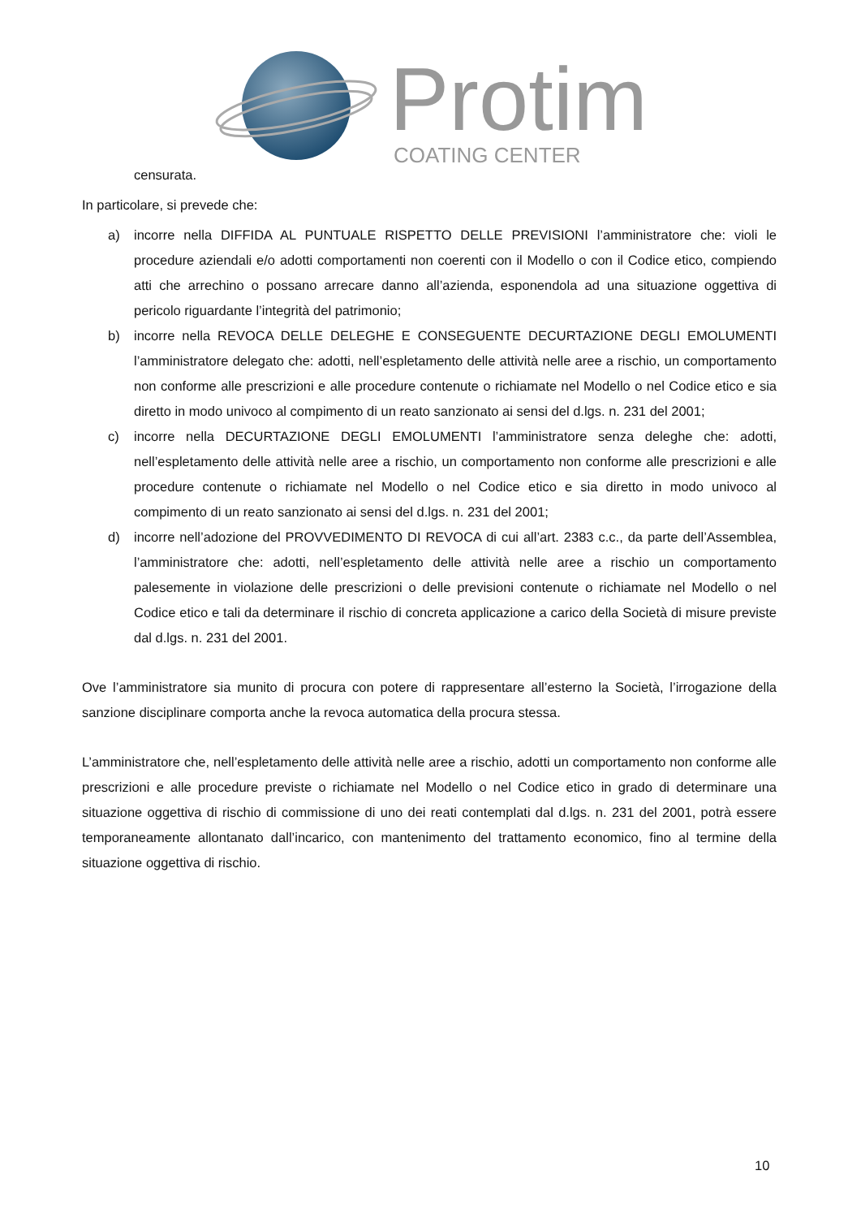Protim
COATING CENTER
censurata.
In particolare, si prevede che:
a) incorre nella DIFFIDA AL PUNTUALE RISPETTO DELLE PREVISIONI l’amministratore che: violi le procedure aziendali e/o adotti comportamenti non coerenti con il Modello o con il Codice etico, compiendo atti che arrechino o possano arrecare danno all’azienda, esponendola ad una situazione oggettiva di pericolo riguardante l’integrità del patrimonio;
b) incorre nella REVOCA DELLE DELEGHE E CONSEGUENTE DECURTAZIONE DEGLI EMOLUMENTI l’amministratore delegato che: adotti, nell’espletamento delle attività nelle aree a rischio, un comportamento non conforme alle prescrizioni e alle procedure contenute o richiamate nel Modello o nel Codice etico e sia diretto in modo univoco al compimento di un reato sanzionato ai sensi del d.lgs. n. 231 del 2001;
c) incorre nella DECURTAZIONE DEGLI EMOLUMENTI l’amministratore senza deleghe che: adotti, nell’espletamento delle attività nelle aree a rischio, un comportamento non conforme alle prescrizioni e alle procedure contenute o richiamate nel Modello o nel Codice etico e sia diretto in modo univoco al compimento di un reato sanzionato ai sensi del d.lgs. n. 231 del 2001;
d) incorre nell’adozione del PROVVEDIMENTO DI REVOCA di cui all’art. 2383 c.c., da parte dell’Assemblea, l’amministratore che: adotti, nell’espletamento delle attività nelle aree a rischio un comportamento palesemente in violazione delle prescrizioni o delle previsioni contenute o richiamate nel Modello o nel Codice etico e tali da determinare il rischio di concreta applicazione a carico della Società di misure previste dal d.lgs. n. 231 del 2001.
Ove l’amministratore sia munito di procura con potere di rappresentare all’esterno la Società, l’irrogazione della sanzione disciplinare comporta anche la revoca automatica della procura stessa.
L’amministratore che, nell’espletamento delle attività nelle aree a rischio, adotti un comportamento non conforme alle prescrizioni e alle procedure previste o richiamate nel Modello o nel Codice etico in grado di determinare una situazione oggettiva di rischio di commissione di uno dei reati contemplati dal d.lgs. n. 231 del 2001, potrà essere temporaneamente allontanato dall’incarico, con mantenimento del trattamento economico, fino al termine della situazione oggettiva di rischio.
10